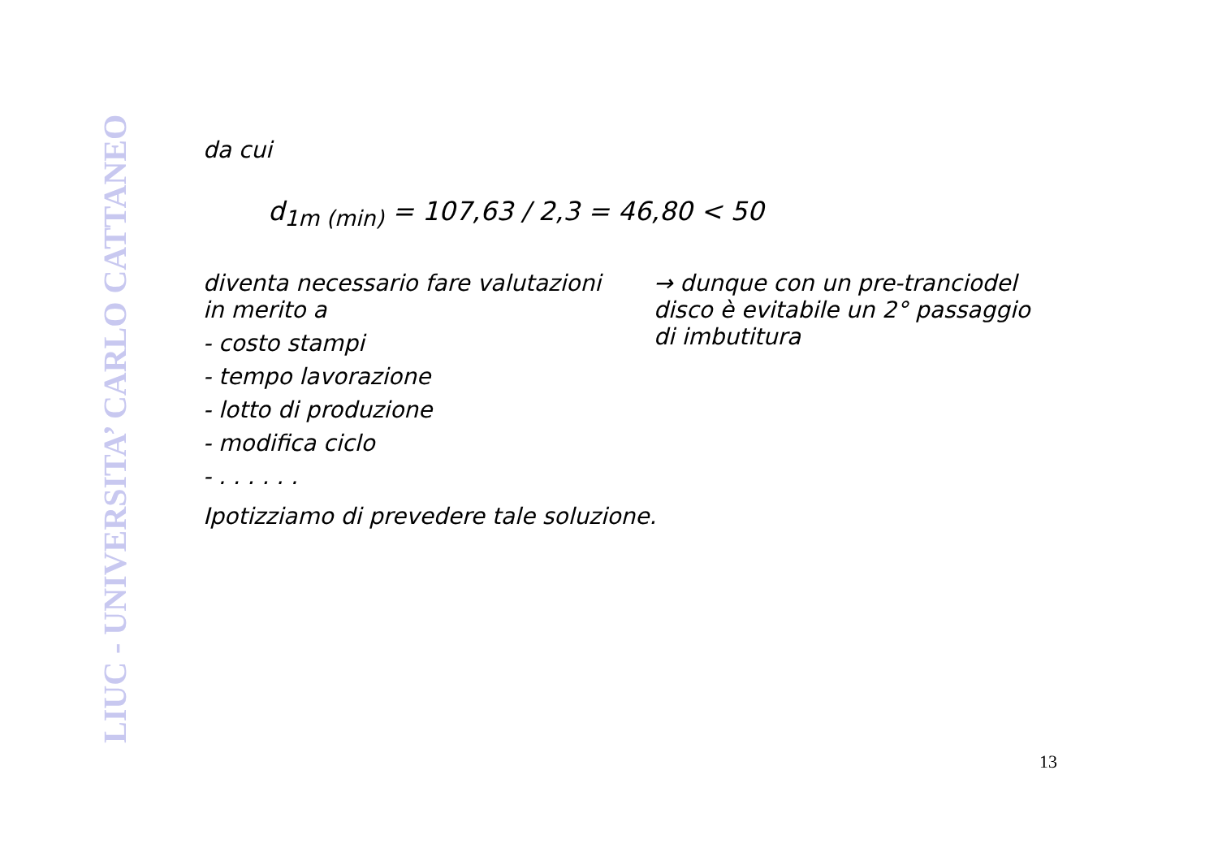LIUC - UNIVERSITA’ CARLO CATTANEO
da cui
d<sub>1m (min)</sub> = 107,63 / 2,3 = 46,80 < 50
diventa necessario fare valutazioni in merito a
- costo stampi
- tempo lavorazione
- lotto di produzione
- modifica ciclo
- . . . . . .
→ dunque con un pre-tranciodel disco è evitabile un 2° passaggio di imbutitura
Ipotizziamo di prevedere tale soluzione.
13